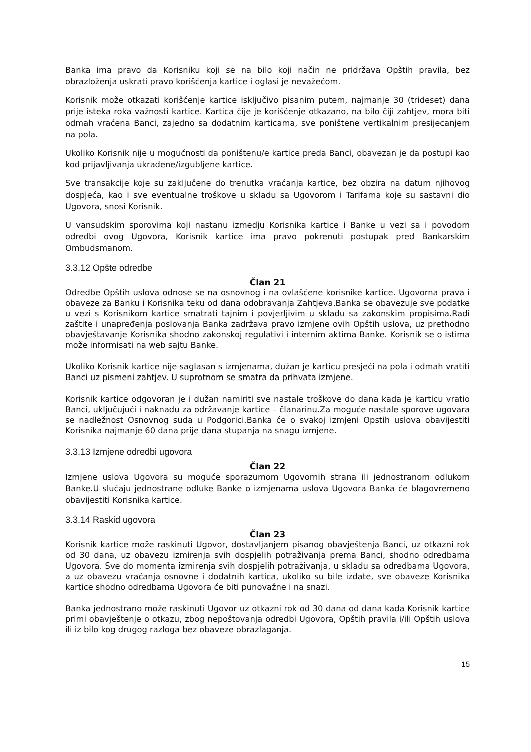Banka ima pravo da Korisniku koji se na bilo koji način ne pridržava Opštih pravila, bez obrazloženja uskrati pravo korišćenja kartice i oglasi je nevažećom.
Korisnik može otkazati korišćenje kartice isključivo pisanim putem, najmanje 30 (trideset) dana prije isteka roka važnosti kartice. Kartica čije je korišćenje otkazano, na bilo čiji zahtjev, mora biti odmah vraćena Banci, zajedno sa dodatnim karticama, sve poništene vertikalnim presijecanjem na pola.
Ukoliko Korisnik nije u mogućnosti da poništenu/e kartice preda Banci, obavezan je da postupi kao kod prijavljivanja ukradene/izgubljene kartice.
Sve transakcije koje su zaključene do trenutka vraćanja kartice, bez obzira na datum njihovog dospjeća, kao i sve eventualne troškove u skladu sa Ugovorom i Tarifama koje su sastavni dio Ugovora, snosi Korisnik.
U vansudskim sporovima koji nastanu izmedju Korisnika kartice i Banke u vezi sa i povodom odredbi ovog Ugovora, Korisnik kartice ima pravo pokrenuti postupak pred Bankarskim Ombudsmanom.
3.3.12 Opšte odredbe
Član 21
Odredbe Opštih uslova odnose se na osnovnog i na ovlašćene korisnike kartice. Ugovorna prava i obaveze za Banku i Korisnika teku od dana odobravanja Zahtjeva.Banka se obavezuje sve podatke u vezi s Korisnikom kartice smatrati tajnim i povjerljivim u skladu sa zakonskim propisima.Radi zaštite i unapređenja poslovanja Banka zadržava pravo izmjene ovih Opštih uslova, uz prethodno obavještavanje Korisnika shodno zakonskoj regulativi i internim aktima Banke. Korisnik se o istima može informisati na web sajtu Banke.
Ukoliko Korisnik kartice nije saglasan s izmjenama, dužan je karticu presjeći na pola i odmah vratiti Banci uz pismeni zahtjev. U suprotnom se smatra da prihvata izmjene.
Korisnik kartice odgovoran je i dužan namiriti sve nastale troškove do dana kada je karticu vratio Banci, uključujući i naknadu za održavanje kartice – članarinu.Za moguće nastale sporove ugovara se nadležnost Osnovnog suda u Podgorici.Banka će o svakoj izmjeni Opstih uslova obavijestiti Korisnika najmanje 60 dana prije dana stupanja na snagu izmjene.
3.3.13 Izmjene odredbi ugovora
Član 22
Izmjene uslova Ugovora su moguće sporazumom Ugovornih strana ili jednostranom odlukom Banke.U slučaju jednostrane odluke Banke o izmjenama uslova Ugovora Banka će blagovremeno obavijestiti Korisnika kartice.
3.3.14 Raskid ugovora
Član 23
Korisnik kartice može raskinuti Ugovor, dostavljanjem pisanog obavještenja Banci, uz otkazni rok od 30 dana, uz obavezu izmirenja svih dospjelih potraživanja prema Banci, shodno odredbama Ugovora. Sve do momenta izmirenja svih dospjelih potraživanja, u skladu sa odredbama Ugovora, a uz obavezu vraćanja osnovne i dodatnih kartica, ukoliko su bile izdate, sve obaveze Korisnika kartice shodno odredbama Ugovora će biti punovažne i na snazi.
Banka jednostrano može raskinuti Ugovor uz otkazni rok od 30 dana od dana kada Korisnik kartice primi obavještenje o otkazu, zbog nepoštovanja odredbi Ugovora, Opštih pravila i/ili Opštih uslova ili iz bilo kog drugog razloga bez obaveze obrazlaganja.
15